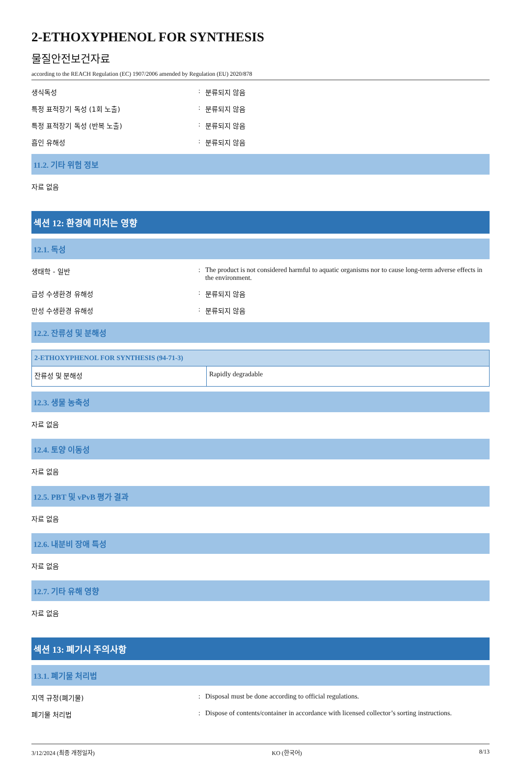2-ETHOXYPHENOL FOR SYNTHESIS
물질안전보건자료
according to the REACH Regulation (EC) 1907/2006 amended by Regulation (EU) 2020/878
생식독성 : 분류되지 않음
특정 표적장기 독성 (1회 노출) : 분류되지 않음
특정 표적장기 독성 (반복 노출) : 분류되지 않음
흡인 유해성 : 분류되지 않음
11.2. 기타 위험 정보
자료 없음
섹션 12: 환경에 미치는 영향
12.1. 독성
생태학 - 일반 : The product is not considered harmful to aquatic organisms nor to cause long-term adverse effects in the environment.
급성 수생환경 유해성 : 분류되지 않음
만성 수생환경 유해성 : 분류되지 않음
12.2. 잔류성 및 분해성
| 2-ETHOXYPHENOL FOR SYNTHESIS (94-71-3) | |
| --- | --- |
| 잔류성 및 분해성 | Rapidly degradable |
12.3. 생물 농축성
자료 없음
12.4. 토양 이동성
자료 없음
12.5. PBT 및 vPvB 평가 결과
자료 없음
12.6. 내분비 장애 특성
자료 없음
12.7. 기타 유해 영향
자료 없음
섹션 13: 폐기시 주의사항
13.1. 폐기물 처리법
지역 규정(폐기물) : Disposal must be done according to official regulations.
폐기물 처리법 : Dispose of contents/container in accordance with licensed collector’s sorting instructions.
3/12/2024 (최종 개정일자) KO (한국어) 8/13